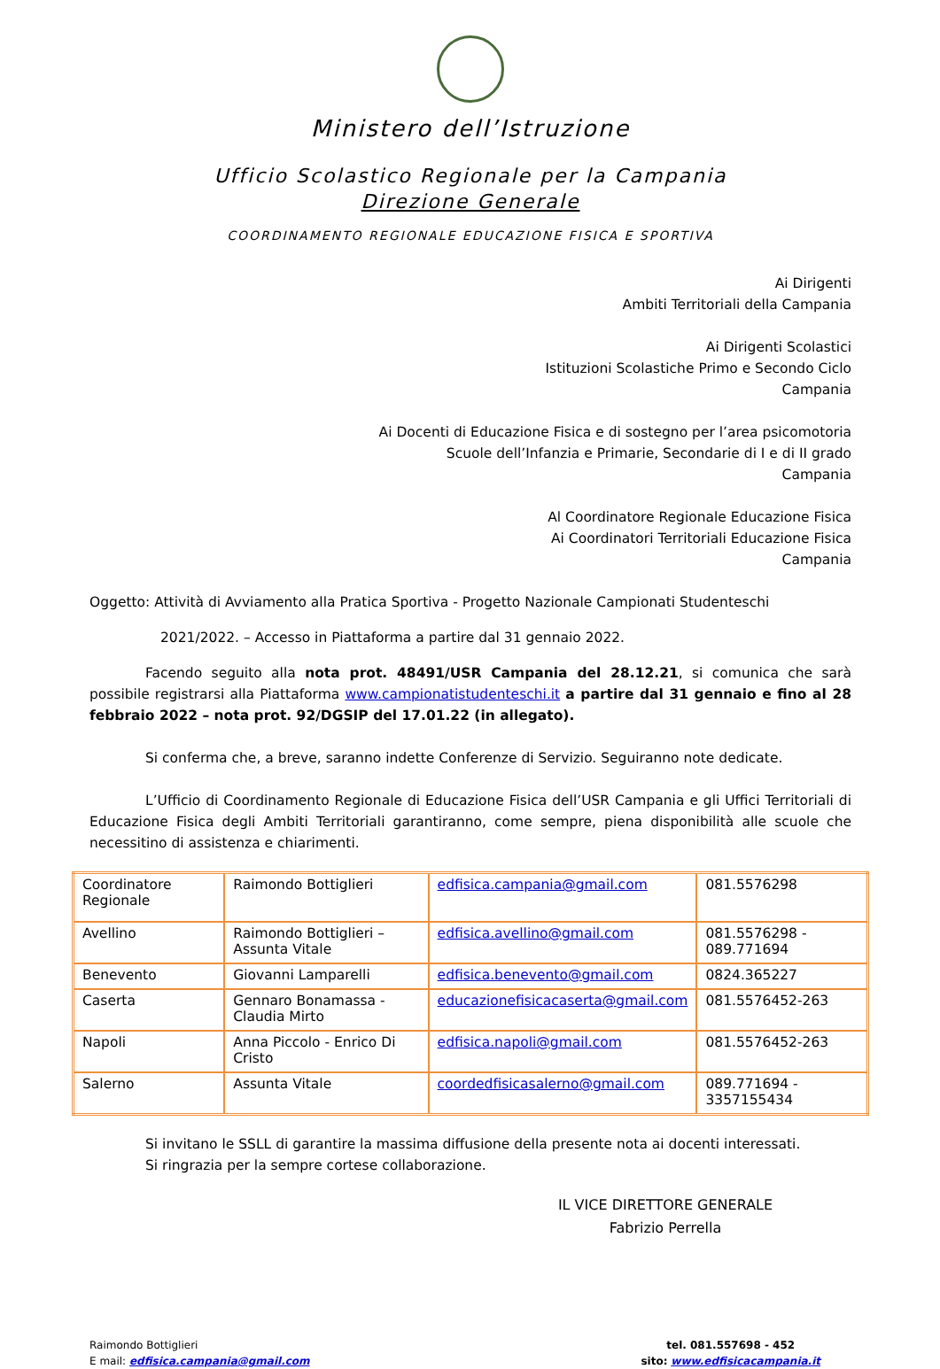Ministero dell’Istruzione
Ufficio Scolastico Regionale per la Campania
Direzione Generale
COORDINAMENTO REGIONALE EDUCAZIONE FISICA E SPORTIVA
Ai Dirigenti
Ambiti Territoriali della Campania
Ai Dirigenti Scolastici
Istituzioni Scolastiche Primo e Secondo Ciclo
Campania
Ai Docenti di Educazione Fisica e di sostegno per l’area psicomotoria
Scuole dell’Infanzia e Primarie, Secondarie di I e di II grado
Campania
Al Coordinatore Regionale Educazione Fisica
Ai Coordinatori Territoriali Educazione Fisica
Campania
Oggetto: Attività di Avviamento alla Pratica Sportiva - Progetto Nazionale Campionati Studenteschi
2021/2022. – Accesso in Piattaforma a partire dal 31 gennaio 2022.
Facendo seguito alla nota prot. 48491/USR Campania del 28.12.21, si comunica che sarà possibile registrarsi alla Piattaforma www.campionatistudenteschi.it a partire dal 31 gennaio e fino al 28 febbraio 2022 – nota prot. 92/DGSIP del 17.01.22 (in allegato).
Si conferma che, a breve, saranno indette Conferenze di Servizio. Seguiranno note dedicate.
L’Ufficio di Coordinamento Regionale di Educazione Fisica dell’USR Campania e gli Uffici Territoriali di Educazione Fisica degli Ambiti Territoriali garantiranno, come sempre, piena disponibilità alle scuole che necessitino di assistenza e chiarimenti.
| Coordinatore Regionale | Raimondo Bottiglieri | edfisica.campania@gmail.com | 081.5576298 |
| Avellino | Raimondo Bottiglieri – Assunta Vitale | edfisica.avellino@gmail.com | 081.5576298 - 089.771694 |
| Benevento | Giovanni Lamparelli | edfisica.benevento@gmail.com | 0824.365227 |
| Caserta | Gennaro Bonamassa - Claudia Mirto | educazionefisicacaserta@gmail.com | 081.5576452-263 |
| Napoli | Anna Piccolo - Enrico Di Cristo | edfisica.napoli@gmail.com | 081.5576452-263 |
| Salerno | Assunta Vitale | coordedfisicasalerno@gmail.com | 089.771694 - 3357155434 |
Si invitano le SSLL di garantire la massima diffusione della presente nota ai docenti interessati.
Si ringrazia per la sempre cortese collaborazione.
IL VICE DIRETTORE GENERALE
Fabrizio Perrella
Raimondo Bottiglieri
E mail: edfisica.campania@gmail.com
tel. 081.557698 - 452
sito: www.edfisicacampania.it